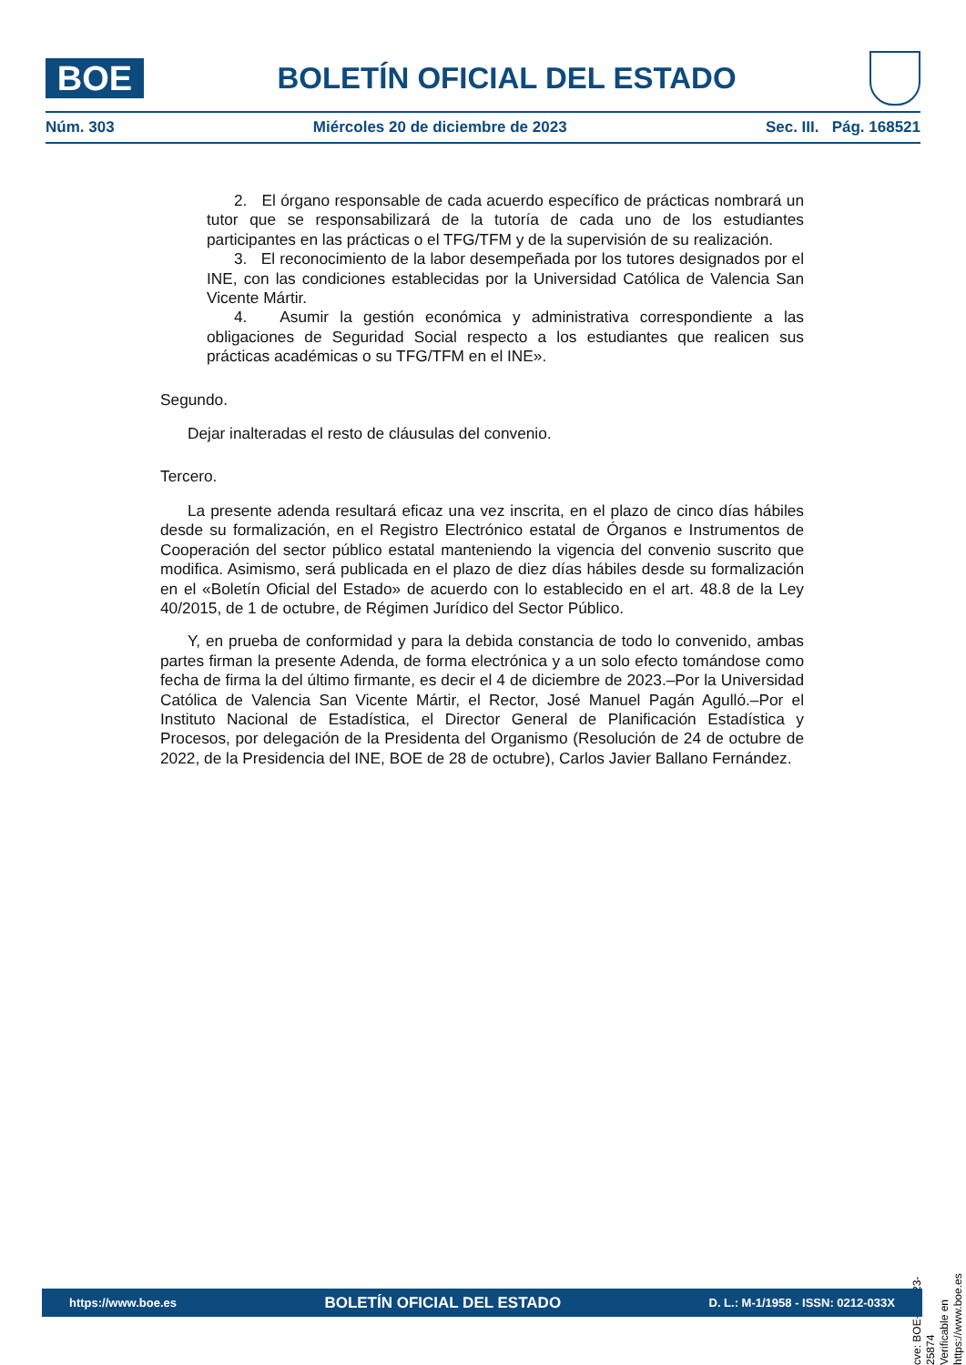BOE
BOLETÍN OFICIAL DEL ESTADO
Núm. 303 Miércoles 20 de diciembre de 2023 Sec. III. Pág. 168521
2. El órgano responsable de cada acuerdo específico de prácticas nombrará un tutor que se responsabilizará de la tutoría de cada uno de los estudiantes participantes en las prácticas o el TFG/TFM y de la supervisión de su realización.
3. El reconocimiento de la labor desempeñada por los tutores designados por el INE, con las condiciones establecidas por la Universidad Católica de Valencia San Vicente Mártir.
4. Asumir la gestión económica y administrativa correspondiente a las obligaciones de Seguridad Social respecto a los estudiantes que realicen sus prácticas académicas o su TFG/TFM en el INE».
Segundo.
Dejar inalteradas el resto de cláusulas del convenio.
Tercero.
La presente adenda resultará eficaz una vez inscrita, en el plazo de cinco días hábiles desde su formalización, en el Registro Electrónico estatal de Órganos e Instrumentos de Cooperación del sector público estatal manteniendo la vigencia del convenio suscrito que modifica. Asimismo, será publicada en el plazo de diez días hábiles desde su formalización en el «Boletín Oficial del Estado» de acuerdo con lo establecido en el art. 48.8 de la Ley 40/2015, de 1 de octubre, de Régimen Jurídico del Sector Público.
Y, en prueba de conformidad y para la debida constancia de todo lo convenido, ambas partes firman la presente Adenda, de forma electrónica y a un solo efecto tomándose como fecha de firma la del último firmante, es decir el 4 de diciembre de 2023.–Por la Universidad Católica de Valencia San Vicente Mártir, el Rector, José Manuel Pagán Agulló.–Por el Instituto Nacional de Estadística, el Director General de Planificación Estadística y Procesos, por delegación de la Presidenta del Organismo (Resolución de 24 de octubre de 2022, de la Presidencia del INE, BOE de 28 de octubre), Carlos Javier Ballano Fernández.
cve: BOE-A-2023-25874
Verificable en https://www.boe.es
https://www.boe.es BOLETÍN OFICIAL DEL ESTADO D. L.: M-1/1958 - ISSN: 0212-033X